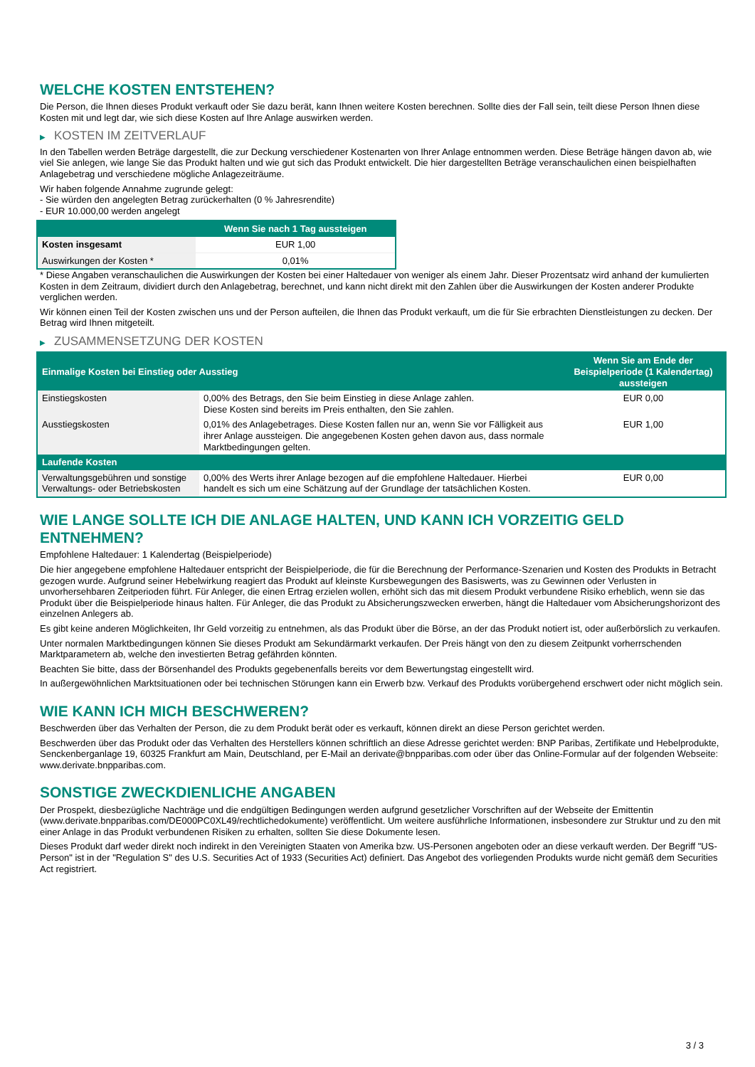WELCHE KOSTEN ENTSTEHEN?
Die Person, die Ihnen dieses Produkt verkauft oder Sie dazu berät, kann Ihnen weitere Kosten berechnen. Sollte dies der Fall sein, teilt diese Person Ihnen diese Kosten mit und legt dar, wie sich diese Kosten auf Ihre Anlage auswirken werden.
▶ KOSTEN IM ZEITVERLAUF
In den Tabellen werden Beträge dargestellt, die zur Deckung verschiedener Kostenarten von Ihrer Anlage entnommen werden. Diese Beträge hängen davon ab, wie viel Sie anlegen, wie lange Sie das Produkt halten und wie gut sich das Produkt entwickelt. Die hier dargestellten Beträge veranschaulichen einen beispielhaften Anlagebetrag und verschiedene mögliche Anlagezeiträume.
Wir haben folgende Annahme zugrunde gelegt:
- Sie würden den angelegten Betrag zurückerhalten (0 % Jahresrendite)
- EUR 10.000,00 werden angelegt
| | Wenn Sie nach 1 Tag aussteigen |
| --- | --- |
| Kosten insgesamt | EUR 1,00 |
| Auswirkungen der Kosten * | 0,01% |
* Diese Angaben veranschaulichen die Auswirkungen der Kosten bei einer Haltedauer von weniger als einem Jahr. Dieser Prozentsatz wird anhand der kumulierten Kosten in dem Zeitraum, dividiert durch den Anlagebetrag, berechnet, und kann nicht direkt mit den Zahlen über die Auswirkungen der Kosten anderer Produkte verglichen werden.
Wir können einen Teil der Kosten zwischen uns und der Person aufteilen, die Ihnen das Produkt verkauft, um die für Sie erbrachten Dienstleistungen zu decken. Der Betrag wird Ihnen mitgeteilt.
▶ ZUSAMMENSETZUNG DER KOSTEN
| Einmalige Kosten bei Einstieg oder Ausstieg | | Wenn Sie am Ende der Beispielperiode (1 Kalendertag) aussteigen |
| --- | --- | --- |
| Einstiegskosten | 0,00% des Betrags, den Sie beim Einstieg in diese Anlage zahlen. Diese Kosten sind bereits im Preis enthalten, den Sie zahlen. | EUR 0,00 |
| Ausstiegskosten | 0,01% des Anlagebetrages. Diese Kosten fallen nur an, wenn Sie vor Fälligkeit aus ihrer Anlage aussteigen. Die angegebenen Kosten gehen davon aus, dass normale Marktbedingungen gelten. | EUR 1,00 |
| Laufende Kosten | | |
| Verwaltungsgebühren und sonstige Verwaltungs- oder Betriebskosten | 0,00% des Werts ihrer Anlage bezogen auf die empfohlene Haltedauer. Hierbei handelt es sich um eine Schätzung auf der Grundlage der tatsächlichen Kosten. | EUR 0,00 |
WIE LANGE SOLLTE ICH DIE ANLAGE HALTEN, UND KANN ICH VORZEITIG GELD ENTNEHMEN?
Empfohlene Haltedauer: 1 Kalendertag (Beispielperiode)
Die hier angegebene empfohlene Haltedauer entspricht der Beispielperiode, die für die Berechnung der Performance-Szenarien und Kosten des Produkts in Betracht gezogen wurde. Aufgrund seiner Hebelwirkung reagiert das Produkt auf kleinste Kursbewegungen des Basiswerts, was zu Gewinnen oder Verlusten in unvorhersehbaren Zeitperioden führt. Für Anleger, die einen Ertrag erzielen wollen, erhöht sich das mit diesem Produkt verbundene Risiko erheblich, wenn sie das Produkt über die Beispielperiode hinaus halten. Für Anleger, die das Produkt zu Absicherungszwecken erwerben, hängt die Haltedauer vom Absicherungshorizont des einzelnen Anlegers ab.
Es gibt keine anderen Möglichkeiten, Ihr Geld vorzeitig zu entnehmen, als das Produkt über die Börse, an der das Produkt notiert ist, oder außerbörslich zu verkaufen.
Unter normalen Marktbedingungen können Sie dieses Produkt am Sekundärmarkt verkaufen. Der Preis hängt von den zu diesem Zeitpunkt vorherrschenden Marktparametern ab, welche den investierten Betrag gefährden könnten.
Beachten Sie bitte, dass der Börsenhandel des Produkts gegebenenfalls bereits vor dem Bewertungstag eingestellt wird.
In außergewöhnlichen Marktsituationen oder bei technischen Störungen kann ein Erwerb bzw. Verkauf des Produkts vorübergehend erschwert oder nicht möglich sein.
WIE KANN ICH MICH BESCHWEREN?
Beschwerden über das Verhalten der Person, die zu dem Produkt berät oder es verkauft, können direkt an diese Person gerichtet werden.
Beschwerden über das Produkt oder das Verhalten des Herstellers können schriftlich an diese Adresse gerichtet werden: BNP Paribas, Zertifikate und Hebelprodukte, Senckenberganlage 19, 60325 Frankfurt am Main, Deutschland, per E-Mail an derivate@bnpparibas.com oder über das Online-Formular auf der folgenden Webseite: www.derivate.bnpparibas.com.
SONSTIGE ZWECKDIENLICHE ANGABEN
Der Prospekt, diesbezügliche Nachträge und die endgültigen Bedingungen werden aufgrund gesetzlicher Vorschriften auf der Webseite der Emittentin (www.derivate.bnpparibas.com/DE000PC0XL49/rechtlichedokumente) veröffentlicht. Um weitere ausführliche Informationen, insbesondere zur Struktur und zu den mit einer Anlage in das Produkt verbundenen Risiken zu erhalten, sollten Sie diese Dokumente lesen.
Dieses Produkt darf weder direkt noch indirekt in den Vereinigten Staaten von Amerika bzw. US-Personen angeboten oder an diese verkauft werden. Der Begriff "US-Person" ist in der "Regulation S" des U.S. Securities Act of 1933 (Securities Act) definiert. Das Angebot des vorliegenden Produkts wurde nicht gemäß dem Securities Act registriert.
3 / 3